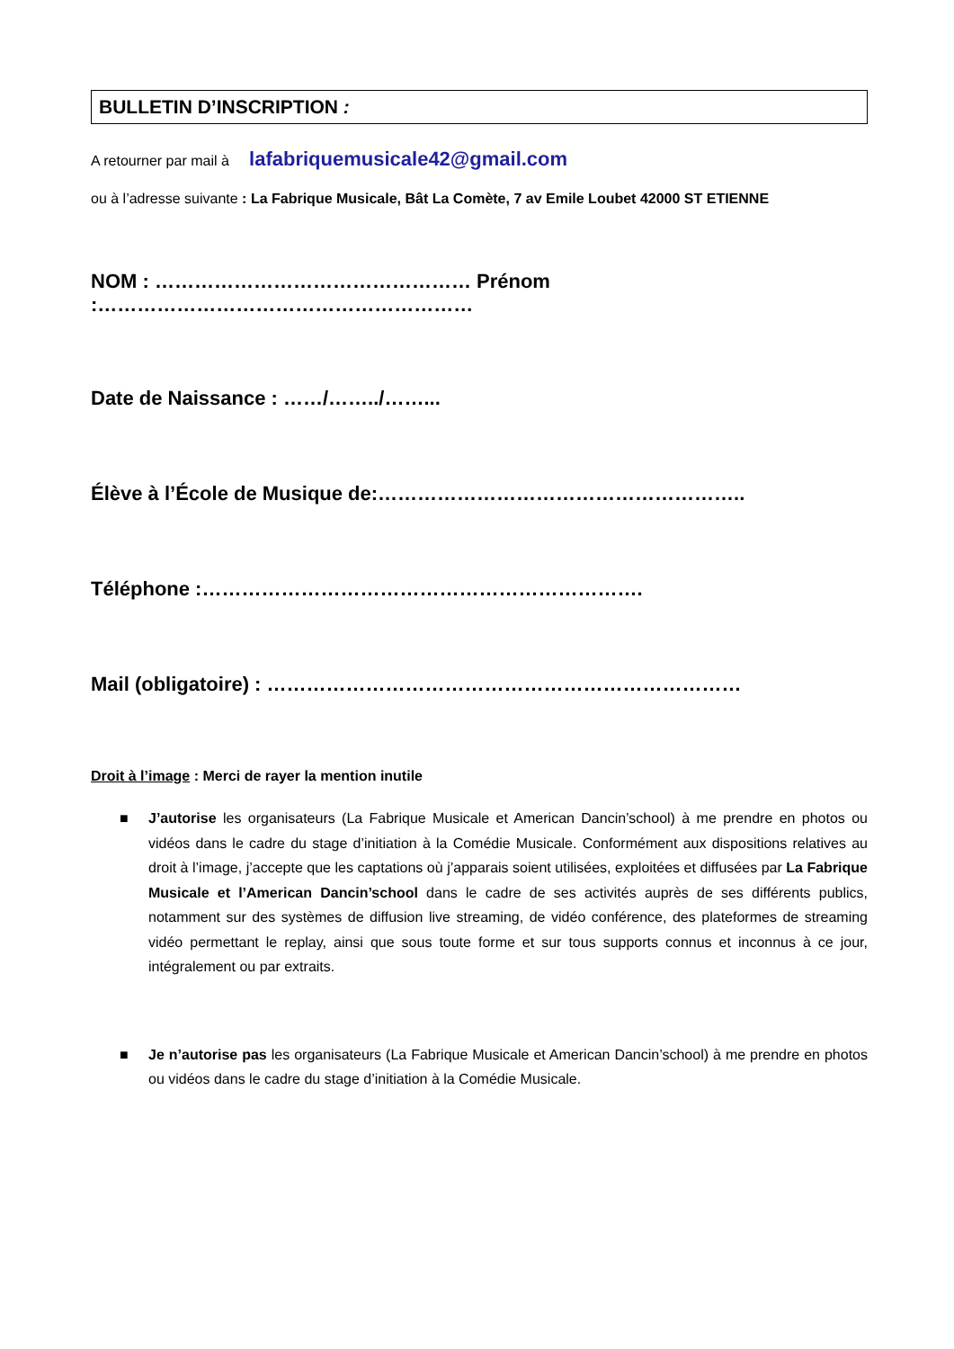BULLETIN D’INSCRIPTION :
A retourner par mail à lafabriquemusicale42@gmail.com
ou à l’adresse suivante : La Fabrique Musicale, Bât La Comète, 7 av Emile Loubet 42000 ST ETIENNE
NOM : ………………………………………… Prénom :…………………………………………………
Date de Naissance : ……/……../……...
Élève à l’École de Musique de:………………………………………………..
Téléphone :………………………………………………………….
Mail (obligatoire) : ………………………………………………………………
Droit à l’image : Merci de rayer la mention inutile
■ J’autorise les organisateurs (La Fabrique Musicale et American Dancin’school) à me prendre en photos ou vidéos dans le cadre du stage d’initiation à la Comédie Musicale. Conformément aux dispositions relatives au droit à l’image, j’accepte que les captations où j’apparais soient utilisées, exploitées et diffusées par La Fabrique Musicale et l’American Dancin’school dans le cadre de ses activités auprès de ses différents publics, notamment sur des systèmes de diffusion live streaming, de vidéo conférence, des plateformes de streaming vidéo permettant le replay, ainsi que sous toute forme et sur tous supports connus et inconnus à ce jour, intégralement ou par extraits.
■ Je n’autorise pas les organisateurs (La Fabrique Musicale et American Dancin’school) à me prendre en photos ou vidéos dans le cadre du stage d’initiation à la Comédie Musicale.